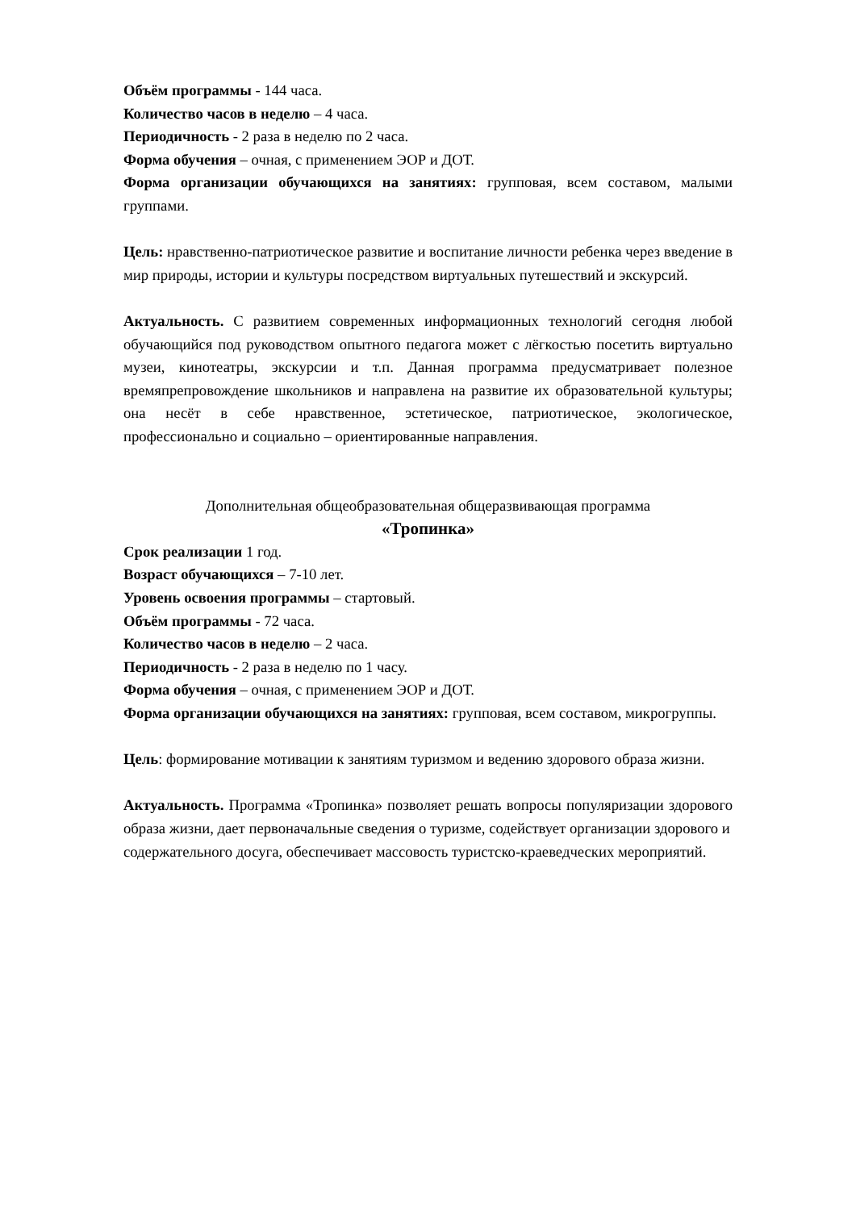Объём программы - 144 часа.
Количество часов в неделю – 4 часа.
Периодичность - 2 раза в неделю по 2 часа.
Форма обучения – очная, с применением ЭОР и ДОТ.
Форма организации обучающихся на занятиях: групповая, всем составом, малыми группами.
Цель: нравственно-патриотическое развитие и воспитание личности ребенка через введение в мир природы, истории и культуры посредством виртуальных путешествий и экскурсий.
Актуальность. С развитием современных информационных технологий сегодня любой обучающийся под руководством опытного педагога может с лёгкостью посетить виртуально музеи, кинотеатры, экскурсии и т.п. Данная программа предусматривает полезное времяпрепровождение школьников и направлена на развитие их образовательной культуры; она несёт в себе нравственное, эстетическое, патриотическое, экологическое, профессионально и социально – ориентированные направления.
Дополнительная общеобразовательная общеразвивающая программа
«Тропинка»
Срок реализации 1 год.
Возраст обучающихся – 7-10 лет.
Уровень освоения программы – стартовый.
Объём программы - 72 часа.
Количество часов в неделю – 2 часа.
Периодичность - 2 раза в неделю по 1 часу.
Форма обучения – очная, с применением ЭОР и ДОТ.
Форма организации обучающихся на занятиях: групповая, всем составом, микрогруппы.
Цель: формирование мотивации к занятиям туризмом и ведению здорового образа жизни.
Актуальность. Программа «Тропинка» позволяет решать вопросы популяризации здорового образа жизни, дает первоначальные сведения о туризме, содействует организации здорового и
содержательного досуга, обеспечивает массовость туристско-краеведческих мероприятий.